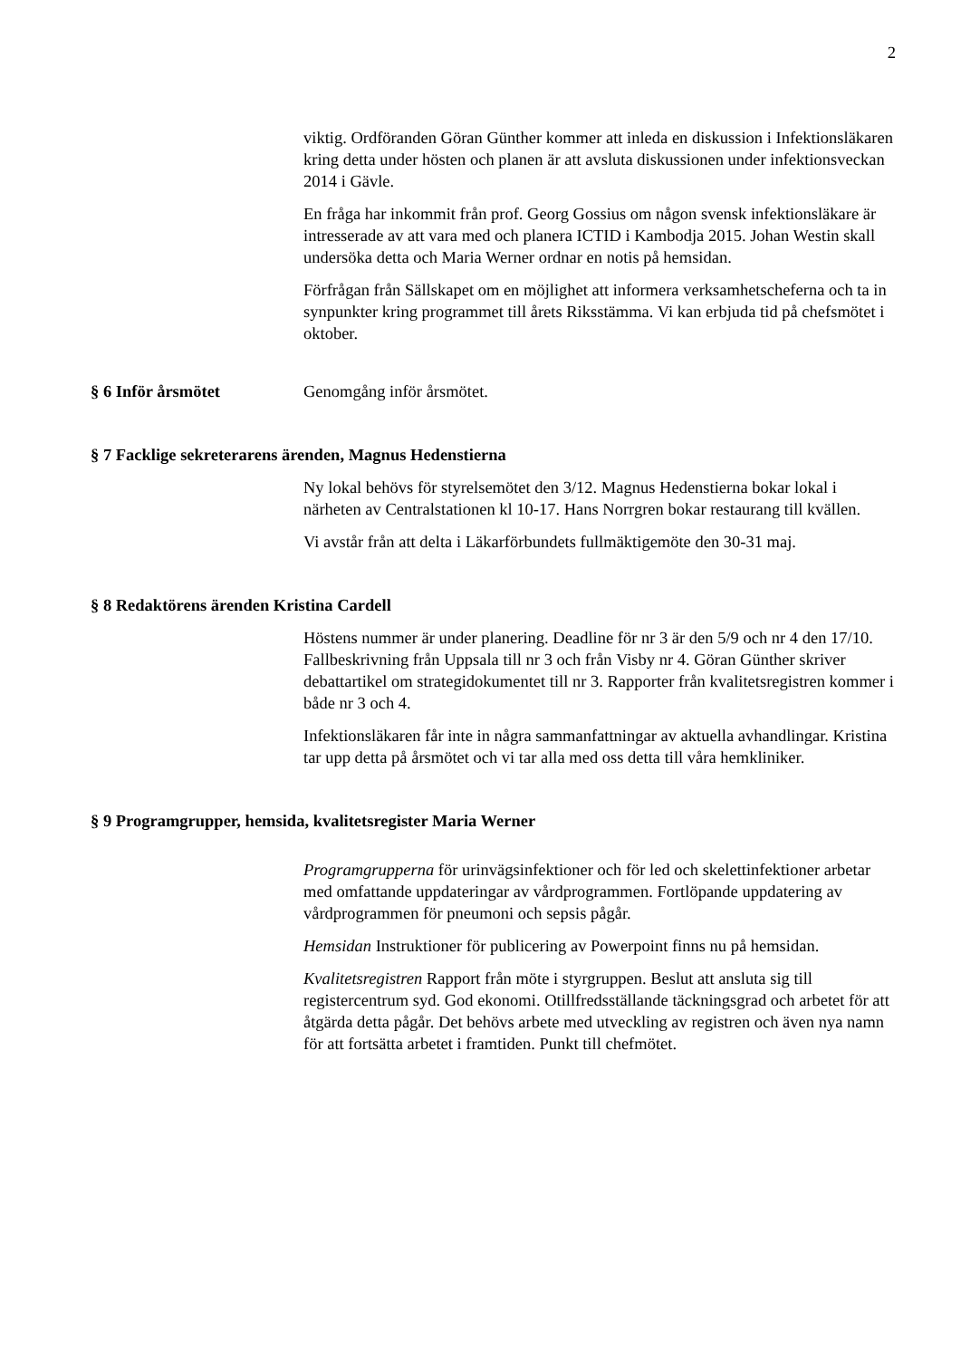2
viktig. Ordföranden Göran Günther kommer att inleda en diskussion i Infektionsläkaren kring detta under hösten och planen är att avsluta diskussionen under infektionsveckan 2014 i Gävle.
En fråga har inkommit från prof. Georg Gossius om någon svensk infektionsläkare är intresserade av att vara med och planera ICTID i Kambodja 2015. Johan Westin skall undersöka detta och Maria Werner ordnar en notis på hemsidan.
Förfrågan från Sällskapet om en möjlighet att informera verksamhetscheferna och ta in synpunkter kring programmet till årets Riksstämma. Vi kan erbjuda tid på chefsmötet i oktober.
§ 6 Inför årsmötet Genomgång inför årsmötet.
§ 7 Facklige sekreterarens ärenden, Magnus Hedenstierna
Ny lokal behövs för styrelsemötet den 3/12. Magnus Hedenstierna bokar lokal i närheten av Centralstationen kl 10-17. Hans Norrgren bokar restaurang till kvällen.
Vi avstår från att delta i Läkarförbundets fullmäktigemöte den 30-31 maj.
§ 8 Redaktörens ärenden Kristina Cardell
Höstens nummer är under planering. Deadline för nr 3 är den 5/9 och nr 4 den 17/10. Fallbeskrivning från Uppsala till nr 3 och från Visby nr 4. Göran Günther skriver debattartikel om strategidokumentet till nr 3. Rapporter från kvalitetsregistren kommer i både nr 3 och 4.
Infektionsläkaren får inte in några sammanfattningar av aktuella avhandlingar. Kristina tar upp detta på årsmötet och vi tar alla med oss detta till våra hemkliniker.
§ 9 Programgrupper, hemsida, kvalitetsregister Maria Werner
Programgrupperna för urinvägsinfektioner och för led och skelettinfektioner arbetar med omfattande uppdateringar av vårdprogrammen. Fortlöpande uppdatering av vårdprogrammen för pneumoni och sepsis pågår.
Hemsidan Instruktioner för publicering av Powerpoint finns nu på hemsidan.
Kvalitetsregistren Rapport från möte i styrgruppen. Beslut att ansluta sig till registercentrum syd. God ekonomi. Otillfredsställande täckningsgrad och arbetet för att åtgärda detta pågår. Det behövs arbete med utveckling av registren och även nya namn för att fortsätta arbetet i framtiden. Punkt till chefmötet.